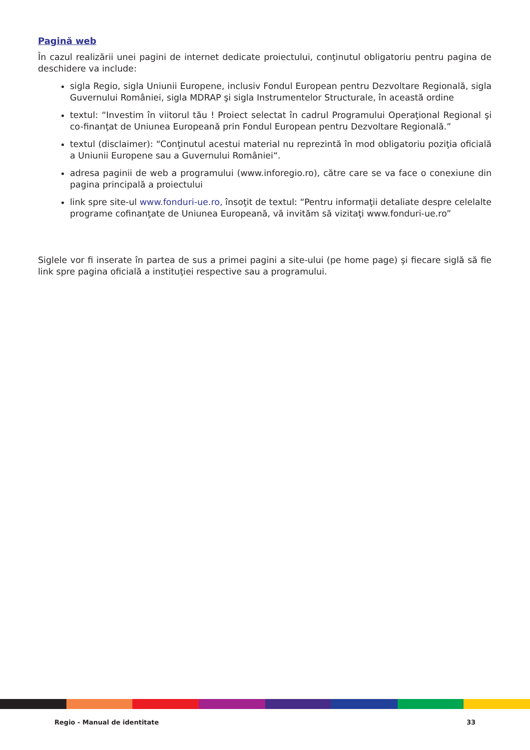Pagină web
În cazul realizării unei pagini de internet dedicate proiectului, conţinutul obligatoriu pentru pagina de deschidere va include:
sigla Regio, sigla Uniunii Europene, inclusiv Fondul European pentru Dezvoltare Regională, sigla Guvernului României, sigla MDRAP şi sigla Instrumentelor Structurale, în această ordine
textul: “Investim în viitorul tău ! Proiect selectat în cadrul Programului Operaţional Regional şi co-finanţat de Uniunea Europeană prin Fondul European pentru Dezvoltare Regională.”
textul (disclaimer): “Conţinutul acestui material nu reprezintă în mod obligatoriu poziţia oficială a Uniunii Europene sau a Guvernului României“.
adresa paginii de web a programului (www.inforegio.ro), către care se va face o conexiune din pagina principală a proiectului
link spre site-ul www.fonduri-ue.ro, însoţit de textul: “Pentru informaţii detaliate despre celelalte programe cofinanţate de Uniunea Europeană, vă invităm să vizitaţi www.fonduri-ue.ro”
Siglele vor fi inserate în partea de sus a primei pagini a site-ului (pe home page) şi fiecare siglă să fie link spre pagina oficială a instituţiei respective sau a programului.
Regio - Manual de identitate 33